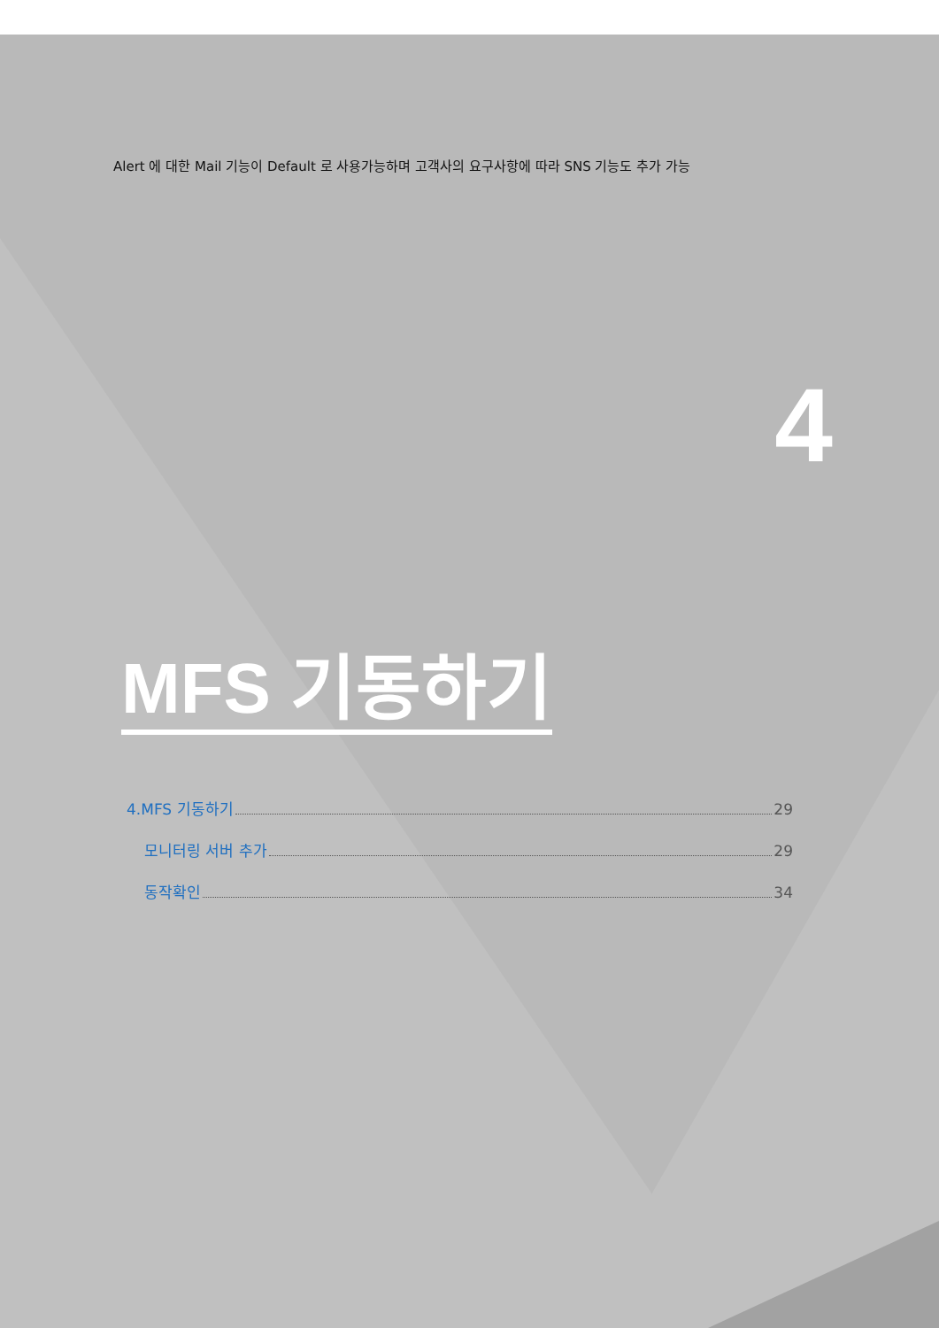Alert 에 대한 Mail 기능이 Default 로 사용가능하며 고객사의 요구사항에 따라 SNS 기능도 추가 가능
4
MFS 기동하기
4.MFS 기동하기 29
모니터링 서버 추가 29
동작확인 34